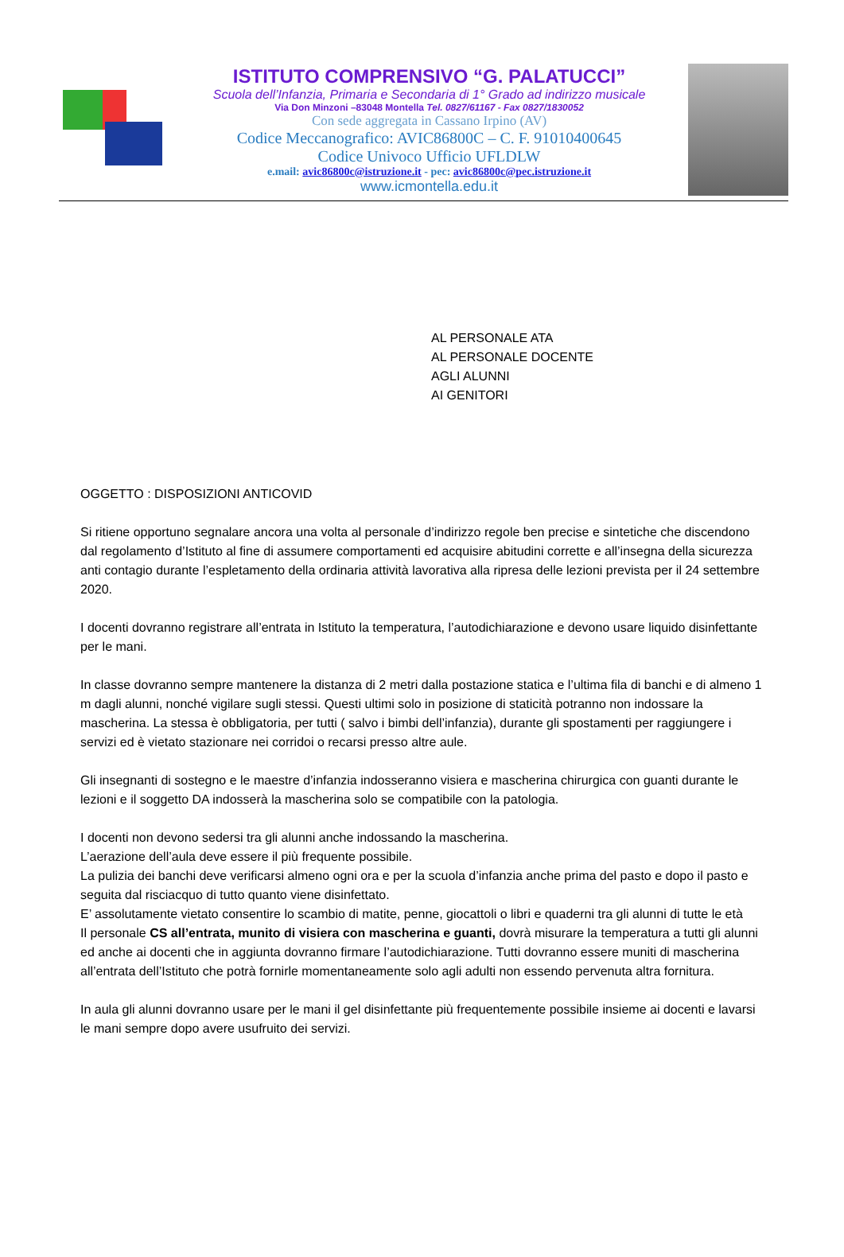ISTITUTO COMPRENSIVO “G. PALATUCCI”
Scuola dell’Infanzia, Primaria e Secondaria di 1° Grado ad indirizzo musicale
Via Don Minzoni –83048 Montella Tel. 0827/61167 - Fax 0827/1830052
Con sede aggregata in Cassano Irpino (AV)
Codice Meccanografico: AVIC86800C – C. F. 91010400645
Codice Univoco Ufficio UFLDLW
e.mail: avic86800c@istruzione.it - pec: avic86800c@pec.istruzione.it
www.icmontella.edu.it
AL PERSONALE ATA
AL PERSONALE DOCENTE
AGLI ALUNNI
AI GENITORI
OGGETTO : DISPOSIZIONI ANTICOVID
Si ritiene opportuno segnalare ancora una volta al personale d’indirizzo regole ben precise e sintetiche che discendono dal regolamento d’Istituto al fine di assumere comportamenti ed acquisire abitudini corrette e all’insegna della sicurezza anti contagio durante l’espletamento della ordinaria attività lavorativa alla ripresa delle lezioni prevista per il 24 settembre 2020.
I docenti dovranno registrare all’entrata in Istituto la temperatura, l’autodichiarazione e devono usare liquido disinfettante per le mani.
In classe dovranno sempre mantenere la distanza di 2 metri dalla postazione statica e l’ultima fila di banchi e di almeno 1 m dagli alunni, nonché vigilare sugli stessi. Questi ultimi solo in posizione di staticità potranno non indossare la mascherina. La stessa è obbligatoria, per tutti ( salvo i bimbi dell’infanzia), durante gli spostamenti per raggiungere i servizi ed è vietato stazionare nei corridoi o recarsi presso altre aule.
Gli insegnanti di sostegno e le maestre d’infanzia indosseranno visiera e mascherina chirurgica con guanti durante le lezioni e il soggetto DA indosserà la mascherina solo se compatibile con la patologia.
I docenti non devono sedersi tra gli alunni anche indossando la mascherina.
L’aerazione dell’aula deve essere il più frequente possibile.
La pulizia dei banchi deve verificarsi almeno ogni ora e per la scuola d’infanzia anche prima del pasto e dopo il pasto e seguita dal risciacquo di tutto quanto viene disinfettato.
E’ assolutamente vietato consentire lo scambio di matite, penne, giocattoli o libri e quaderni tra gli alunni di tutte le età
Il personale CS all’entrata, munito di visiera con mascherina e guanti, dovrà misurare la temperatura a tutti gli alunni ed anche ai docenti che in aggiunta dovranno firmare l’autodichiarazione. Tutti dovranno essere muniti di mascherina all’entrata dell’Istituto che potrà fornirle momentaneamente solo agli adulti non essendo pervenuta altra fornitura.
In aula gli alunni dovranno usare per le mani il gel disinfettante più frequentemente possibile insieme ai docenti e lavarsi le mani sempre dopo avere usufruito dei servizi.